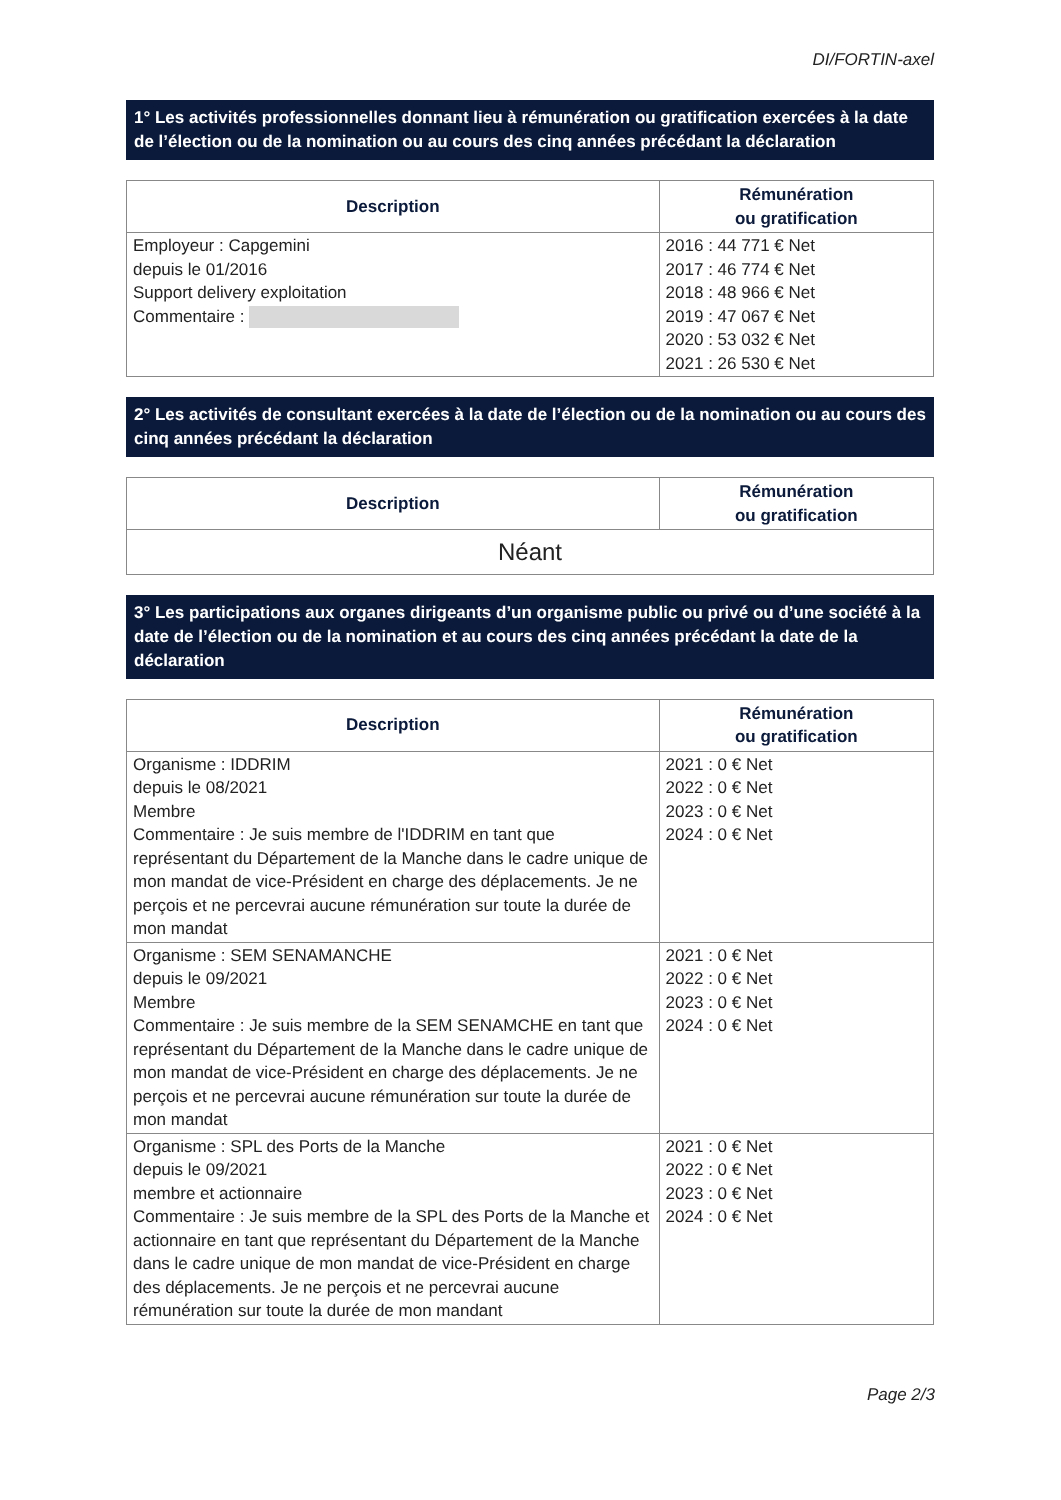DI/FORTIN-axel
1° Les activités professionnelles donnant lieu à rémunération ou gratification exercées à la date de l’élection ou de la nomination ou au cours des cinq années précédant la déclaration
| Description | Rémunération ou gratification |
| --- | --- |
| Employeur : Capgemini depuis le 01/2016 Support delivery exploitation Commentaire : | 2016 : 44 771 € Net 2017 : 46 774 € Net 2018 : 48 966 € Net 2019 : 47 067 € Net 2020 : 53 032 € Net 2021 : 26 530 € Net |
2° Les activités de consultant exercées à la date de l’élection ou de la nomination ou au cours des cinq années précédant la déclaration
| Description | Rémunération ou gratification |
| --- | --- |
| Néant | |
3° Les participations aux organes dirigeants d’un organisme public ou privé ou d’une société à la date de l’élection ou de la nomination et au cours des cinq années précédant la date de la déclaration
| Description | Rémunération ou gratification |
| --- | --- |
| Organisme : IDDRIM depuis le 08/2021 Membre Commentaire : Je suis membre de l'IDDRIM en tant que représentant du Département de la Manche dans le cadre unique de mon mandat de vice-Président en charge des déplacements. Je ne perçois et ne percevrai aucune rémunération sur toute la durée de mon mandat | 2021 : 0 € Net 2022 : 0 € Net 2023 : 0 € Net 2024 : 0 € Net |
| Organisme : SEM SENAMANCHE depuis le 09/2021 Membre Commentaire : Je suis membre de la SEM SENAMCHE en tant que représentant du Département de la Manche dans le cadre unique de mon mandat de vice-Président en charge des déplacements. Je ne perçois et ne percevrai aucune rémunération sur toute la durée de mon mandat | 2021 : 0 € Net 2022 : 0 € Net 2023 : 0 € Net 2024 : 0 € Net |
| Organisme : SPL des Ports de la Manche depuis le 09/2021 membre et actionnaire Commentaire : Je suis membre de la SPL des Ports de la Manche et actionnaire en tant que représentant du Département de la Manche dans le cadre unique de mon mandat de vice-Président en charge des déplacements. Je ne perçois et ne percevrai aucune rémunération sur toute la durée de mon mandant | 2021 : 0 € Net 2022 : 0 € Net 2023 : 0 € Net 2024 : 0 € Net |
Page 2/3